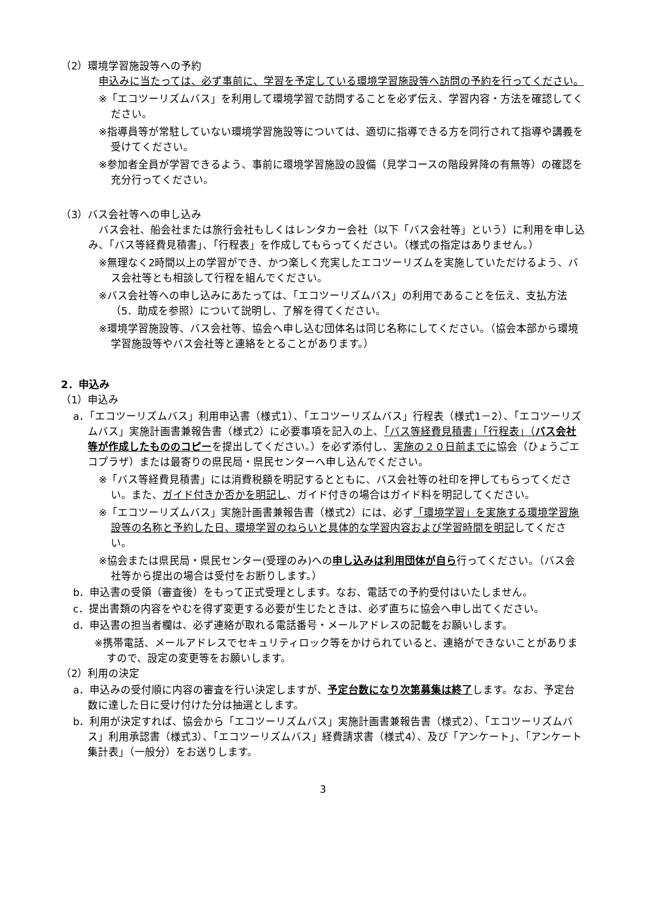（2）環境学習施設等への予約
申込みに当たっては、必ず事前に、学習を予定している環境学習施設等へ訪問の予約を行ってください。
※「エコツーリズムバス」を利用して環境学習で訪問することを必ず伝え、学習内容・方法を確認してください。
※指導員等が常駐していない環境学習施設等については、適切に指導できる方を同行されて指導や講義を受けてください。
※参加者全員が学習できるよう、事前に環境学習施設の設備（見学コースの階段昇降の有無等）の確認を充分行ってください。
（3）バス会社等への申し込み
バス会社、船会社または旅行会社もしくはレンタカー会社（以下「バス会社等」という）に利用を申し込み、「バス等経費見積書」、「行程表」を作成してもらってください。（様式の指定はありません。）
※無理なく2時間以上の学習ができ、かつ楽しく充実したエコツーリズムを実施していただけるよう、バス会社等とも相談して行程を組んでください。
※バス会社等への申し込みにあたっては、「エコツーリズムバス」の利用であることを伝え、支払方法（5．助成を参照）について説明し、了解を得てください。
※環境学習施設等、バス会社等、協会へ申し込む団体名は同じ名称にしてください。（協会本部から環境学習施設等やバス会社等と連絡をとることがあります。）
2．申込み
（1）申込み
a．「エコツーリズムバス」利用申込書（様式1）、「エコツーリズムバス」行程表（様式1－2）、「エコツーリズムバス」実施計画書兼報告書（様式2）に必要事項を記入の上、「バス等経費見積書」「行程表」（バス会社等が作成したもののコピーを提出してください。）を必ず添付し、実施の２０日前までに協会（ひょうごエコプラザ）または最寄りの県民局・県民センターへ申し込んでください。
※「バス等経費見積書」には消費税額を明記するとともに、バス会社等の社印を押してもらってください。また、ガイド付きか否かを明記し、ガイド付きの場合はガイド料を明記してください。
※「エコツーリズムバス」実施計画書兼報告書（様式2）には、必ず「環境学習」を実施する環境学習施設等の名称と予約した日、環境学習のねらいと具体的な学習内容および学習時間を明記してください。
※協会または県民局・県民センター(受理のみ)への申し込みは利用団体が自ら行ってください。（バス会社等から提出の場合は受付をお断りします。）
b．申込書の受領（審査後）をもって正式受理とします。なお、電話での予約受付はいたしません。
c．提出書類の内容をやむを得ず変更する必要が生じたときは、必ず直ちに協会へ申し出てください。
d．申込書の担当者欄は、必ず連絡が取れる電話番号・メールアドレスの記載をお願いします。
※携帯電話、メールアドレスでセキュリティロック等をかけられていると、連絡ができないことがありますので、設定の変更等をお願いします。
（2）利用の決定
a．申込みの受付順に内容の審査を行い決定しますが、予定台数になり次第募集は終了します。なお、予定台数に達した日に受け付けた分は抽選とします。
b．利用が決定すれば、協会から「エコツーリズムバス」実施計画書兼報告書（様式2）、「エコツーリズムバス」利用承認書（様式3）、「エコツーリズムバス」経費請求書（様式4）、及び「アンケート」、「アンケート集計表」（一般分）をお送りします。
3